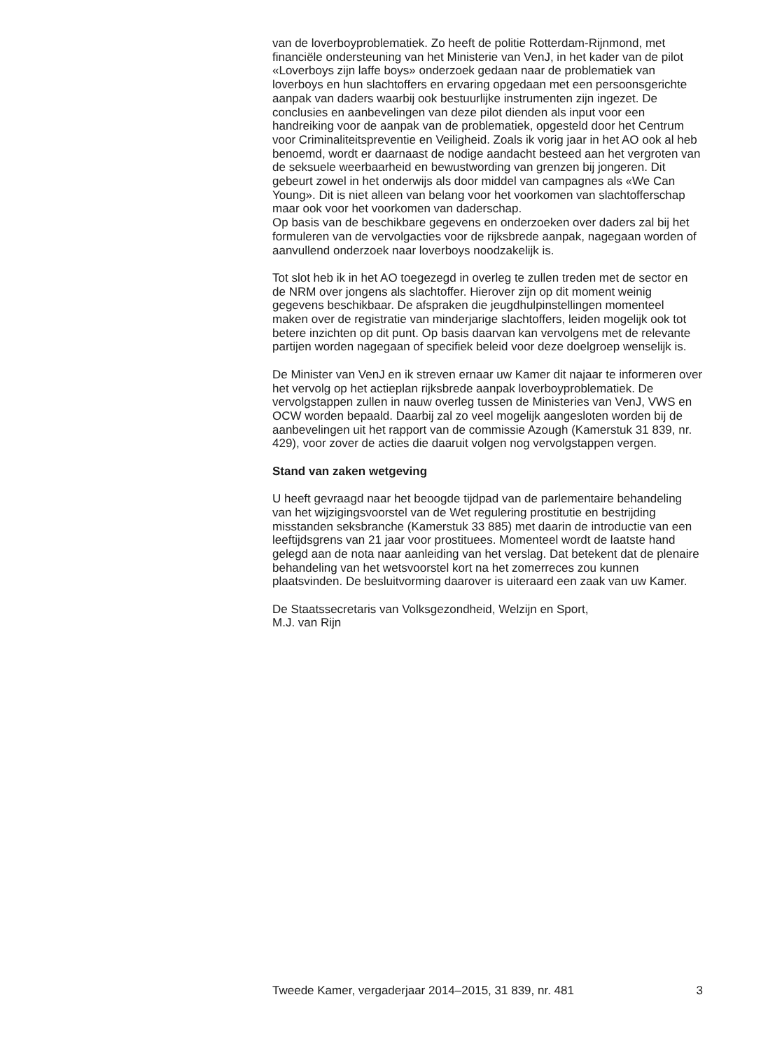van de loverboyproblematiek. Zo heeft de politie Rotterdam-Rijnmond, met financiële ondersteuning van het Ministerie van VenJ, in het kader van de pilot «Loverboys zijn laffe boys» onderzoek gedaan naar de problematiek van loverboys en hun slachtoffers en ervaring opgedaan met een persoonsgerichte aanpak van daders waarbij ook bestuurlijke instrumenten zijn ingezet. De conclusies en aanbevelingen van deze pilot dienden als input voor een handreiking voor de aanpak van de problematiek, opgesteld door het Centrum voor Criminaliteitspreventie en Veiligheid. Zoals ik vorig jaar in het AO ook al heb benoemd, wordt er daarnaast de nodige aandacht besteed aan het vergroten van de seksuele weerbaarheid en bewustwording van grenzen bij jongeren. Dit gebeurt zowel in het onderwijs als door middel van campagnes als «We Can Young». Dit is niet alleen van belang voor het voorkomen van slachtofferschap maar ook voor het voorkomen van daderschap.
Op basis van de beschikbare gegevens en onderzoeken over daders zal bij het formuleren van de vervolgacties voor de rijksbrede aanpak, nagegaan worden of aanvullend onderzoek naar loverboys noodzakelijk is.
Tot slot heb ik in het AO toegezegd in overleg te zullen treden met de sector en de NRM over jongens als slachtoffer. Hierover zijn op dit moment weinig gegevens beschikbaar. De afspraken die jeugdhulpinstellingen momenteel maken over de registratie van minderjarige slachtoffers, leiden mogelijk ook tot betere inzichten op dit punt. Op basis daarvan kan vervolgens met de relevante partijen worden nagegaan of specifiek beleid voor deze doelgroep wenselijk is.
De Minister van VenJ en ik streven ernaar uw Kamer dit najaar te informeren over het vervolg op het actieplan rijksbrede aanpak loverboyproblematiek. De vervolgstappen zullen in nauw overleg tussen de Ministeries van VenJ, VWS en OCW worden bepaald. Daarbij zal zo veel mogelijk aangesloten worden bij de aanbevelingen uit het rapport van de commissie Azough (Kamerstuk 31 839, nr. 429), voor zover de acties die daaruit volgen nog vervolgstappen vergen.
Stand van zaken wetgeving
U heeft gevraagd naar het beoogde tijdpad van de parlementaire behandeling van het wijzigingsvoorstel van de Wet regulering prostitutie en bestrijding misstanden seksbranche (Kamerstuk 33 885) met daarin de introductie van een leeftijdsgrens van 21 jaar voor prostituees. Momenteel wordt de laatste hand gelegd aan de nota naar aanleiding van het verslag. Dat betekent dat de plenaire behandeling van het wetsvoorstel kort na het zomerreces zou kunnen plaatsvinden. De besluitvorming daarover is uiteraard een zaak van uw Kamer.
De Staatssecretaris van Volksgezondheid, Welzijn en Sport,
M.J. van Rijn
Tweede Kamer, vergaderjaar 2014–2015, 31 839, nr. 481 3